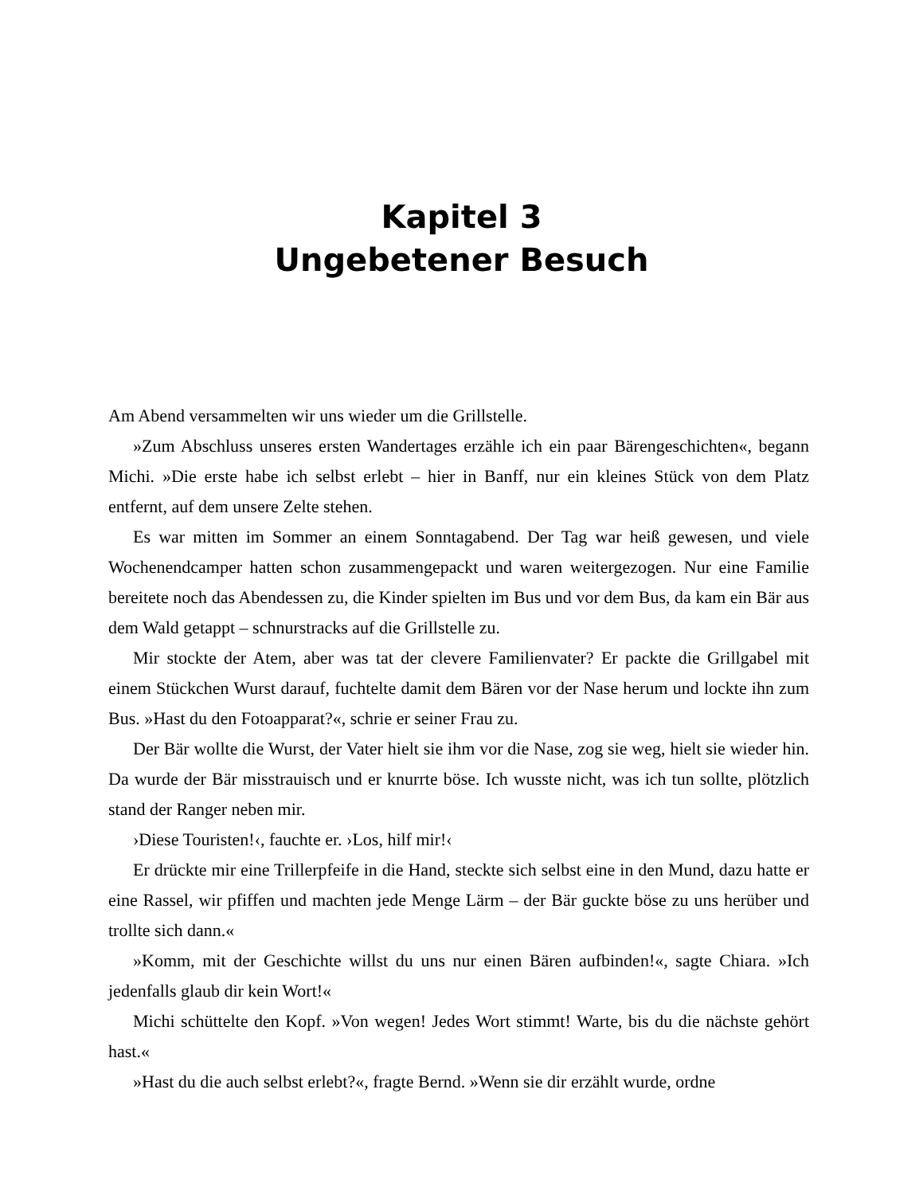Kapitel 3
Ungebetener Besuch
Am Abend versammelten wir uns wieder um die Grillstelle.
»Zum Abschluss unseres ersten Wandertages erzähle ich ein paar Bärengeschichten«, begann Michi. »Die erste habe ich selbst erlebt – hier in Banff, nur ein kleines Stück von dem Platz entfernt, auf dem unsere Zelte stehen.
Es war mitten im Sommer an einem Sonntagabend. Der Tag war heiß gewesen, und viele Wochenendcamper hatten schon zusammengepackt und waren weitergezogen. Nur eine Familie bereitete noch das Abendessen zu, die Kinder spielten im Bus und vor dem Bus, da kam ein Bär aus dem Wald getappt – schnurstracks auf die Grillstelle zu.
Mir stockte der Atem, aber was tat der clevere Familienvater? Er packte die Grillgabel mit einem Stückchen Wurst darauf, fuchtelte damit dem Bären vor der Nase herum und lockte ihn zum Bus. »Hast du den Fotoapparat?«, schrie er seiner Frau zu.
Der Bär wollte die Wurst, der Vater hielt sie ihm vor die Nase, zog sie weg, hielt sie wieder hin. Da wurde der Bär misstrauisch und er knurrte böse. Ich wusste nicht, was ich tun sollte, plötzlich stand der Ranger neben mir.
›Diese Touristen!‹, fauchte er. ›Los, hilf mir!‹
Er drückte mir eine Trillerpfeife in die Hand, steckte sich selbst eine in den Mund, dazu hatte er eine Rassel, wir pfiffen und machten jede Menge Lärm – der Bär guckte böse zu uns herüber und trollte sich dann.«
»Komm, mit der Geschichte willst du uns nur einen Bären aufbinden!«, sagte Chiara. »Ich jedenfalls glaub dir kein Wort!«
Michi schüttelte den Kopf. »Von wegen! Jedes Wort stimmt! Warte, bis du die nächste gehört hast.«
»Hast du die auch selbst erlebt?«, fragte Bernd. »Wenn sie dir erzählt wurde, ordne